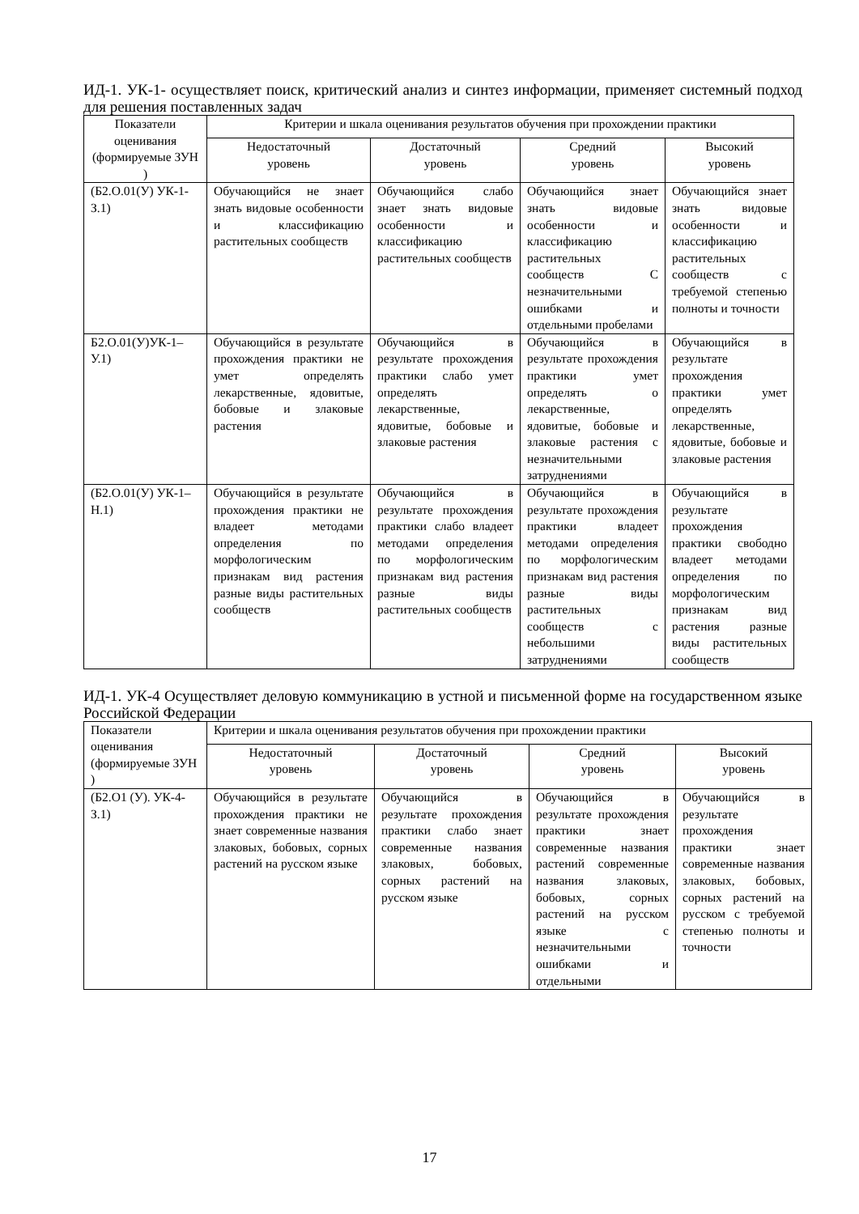ИД-1. УК-1- осуществляет поиск, критический анализ и синтез информации, применяет системный подход для решения поставленных задач
| Показатели оценивания (формируемые ЗУН ) | Критерии и шкала оценивания результатов обучения при прохождении практики | | | |
| --- | --- | --- | --- | --- |
| | Недостаточный уровень | Достаточный уровень | Средний уровень | Высокий уровень |
| (Б2.О.01(У) УК-1-З.1) | Обучающийся не знает знать видовые особенности и классификацию растительных сообществ | Обучающийся слабо знает знать видовые особенности и классификацию растительных сообществ | Обучающийся знает знать видовые особенности и классификацию растительных сообществ С незначительными ошибками и отдельными пробелами | Обучающийся знает знать видовые особенности и классификацию растительных сообществ с требуемой степенью полноты и точности |
| Б2.О.01(У)УК-1–У.1) | Обучающийся в результате прохождения практики не умет определять лекарственные, ядовитые, бобовые и злаковые растения | Обучающийся в результате прохождения практики слабо умет определять лекарственные, ядовитые, бобовые и злаковые растения | Обучающийся в результате прохождения практики умет определять о лекарственные, ядовитые, бобовые и злаковые растения с незначительными затруднениями | Обучающийся в результате прохождения практики умет определять лекарственные, ядовитые, бобовые и злаковые растения |
| (Б2.О.01(У) УК-1–Н.1) | Обучающийся в результате прохождения практики не владеет методами определения по морфологическим признакам вид растения разные виды растительных сообществ | Обучающийся в результате прохождения практики слабо владеет методами определения по морфологическим признакам вид растения разные виды растительных сообществ | Обучающийся в результате прохождения практики владеет методами определения по морфологическим признакам вид растения разные виды растительных сообществ с небольшими затруднениями | Обучающийся в результате прохождения практики свободно владеет методами определения по морфологическим признакам вид растения разные виды растительных сообществ |
ИД-1. УК-4 Осуществляет деловую коммуникацию в устной и письменной форме на государственном языке Российской Федерации
| Показатели оценивания (формируемые ЗУН ) | Критерии и шкала оценивания результатов обучения при прохождении практики | | | |
| | Недостаточный уровень | Достаточный уровень | Средний уровень | Высокий уровень |
| (Б2.О1 (У). УК-4-З.1) | Обучающийся в результате прохождения практики не знает современные названия злаковых, бобовых, сорных растений на русском языке | Обучающийся в результате прохождения практики слабо знает современные названия злаковых, бобовых, сорных растений на русском языке | Обучающийся в результате прохождения практики знает современные названия растений современные названия злаковых, бобовых, сорных растений на русском языке с незначительными ошибками и отдельными | Обучающийся в результате прохождения практики знает современные названия злаковых, бобовых, сорных растений на русском с требуемой степенью полноты и точности |
17